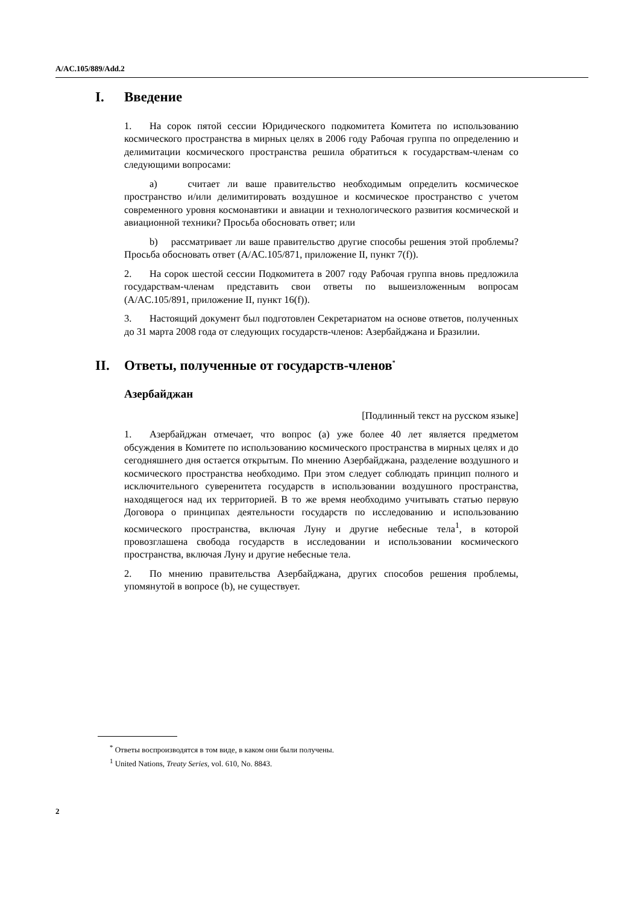A/AC.105/889/Add.2
I. Введение
1. На сорок пятой сессии Юридического подкомитета Комитета по использованию космического пространства в мирных целях в 2006 году Рабочая группа по определению и делимитации космического пространства решила обратиться к государствам-членам со следующими вопросами:
a) считает ли ваше правительство необходимым определить космическое пространство и/или делимитировать воздушное и космическое пространство с учетом современного уровня космонавтики и авиации и технологического развития космической и авиационной техники? Просьба обосновать ответ; или
b) рассматривает ли ваше правительство другие способы решения этой проблемы? Просьба обосновать ответ (A/AC.105/871, приложение II, пункт 7(f)).
2. На сорок шестой сессии Подкомитета в 2007 году Рабочая группа вновь предложила государствам-членам представить свои ответы по вышеизложенным вопросам (A/AC.105/891, приложение II, пункт 16(f)).
3. Настоящий документ был подготовлен Секретариатом на основе ответов, полученных до 31 марта 2008 года от следующих государств-членов: Азербайджана и Бразилии.
II. Ответы, полученные от государств-членов<sup>*</sup>
Азербайджан
[Подлинный текст на русском языке]
1. Азербайджан отмечает, что вопрос (a) уже более 40 лет является предметом обсуждения в Комитете по использованию космического пространства в мирных целях и до сегодняшнего дня остается открытым. По мнению Азербайджана, разделение воздушного и космического пространства необходимо. При этом следует соблюдать принцип полного и исключительного суверенитета государств в использовании воздушного пространства, находящегося над их территорией. В то же время необходимо учитывать статью первую Договора о принципах деятельности государств по исследованию и использованию космического пространства, включая Луну и другие небесные тела<sup>1</sup>, в которой провозглашена свобода государств в исследовании и использовании космического пространства, включая Луну и другие небесные тела.
2. По мнению правительства Азербайджана, других способов решения проблемы, упомянутой в вопросе (b), не существует.
<sup>*</sup> Ответы воспроизводятся в том виде, в каком они были получены.
<sup>1</sup> United Nations, Treaty Series, vol. 610, No. 8843.
2